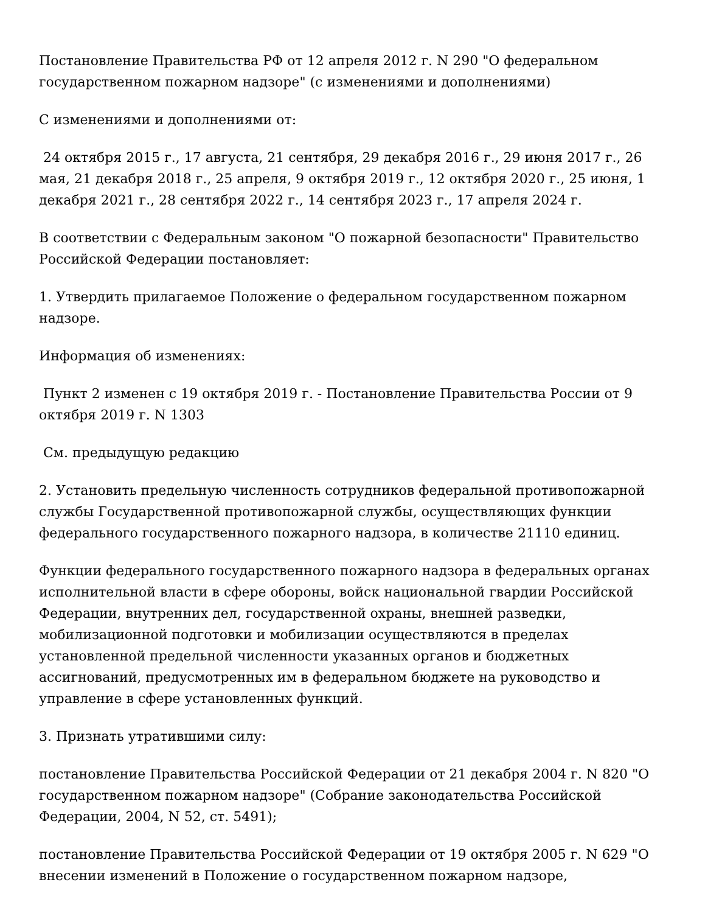Постановление Правительства РФ от 12 апреля 2012 г. N 290 "О федеральном государственном пожарном надзоре" (с изменениями и дополнениями)
С изменениями и дополнениями от:
24 октября 2015 г., 17 августа, 21 сентября, 29 декабря 2016 г., 29 июня 2017 г., 26 мая, 21 декабря 2018 г., 25 апреля, 9 октября 2019 г., 12 октября 2020 г., 25 июня, 1 декабря 2021 г., 28 сентября 2022 г., 14 сентября 2023 г., 17 апреля 2024 г.
В соответствии с Федеральным законом "О пожарной безопасности" Правительство Российской Федерации постановляет:
1. Утвердить прилагаемое Положение о федеральном государственном пожарном надзоре.
Информация об изменениях:
Пункт 2 изменен с 19 октября 2019 г. - Постановление Правительства России от 9 октября 2019 г. N 1303
См. предыдущую редакцию
2. Установить предельную численность сотрудников федеральной противопожарной службы Государственной противопожарной службы, осуществляющих функции федерального государственного пожарного надзора, в количестве 21110 единиц.
Функции федерального государственного пожарного надзора в федеральных органах исполнительной власти в сфере обороны, войск национальной гвардии Российской Федерации, внутренних дел, государственной охраны, внешней разведки, мобилизационной подготовки и мобилизации осуществляются в пределах установленной предельной численности указанных органов и бюджетных ассигнований, предусмотренных им в федеральном бюджете на руководство и управление в сфере установленных функций.
3. Признать утратившими силу:
постановление Правительства Российской Федерации от 21 декабря 2004 г. N 820 "О государственном пожарном надзоре" (Собрание законодательства Российской Федерации, 2004, N 52, ст. 5491);
постановление Правительства Российской Федерации от 19 октября 2005 г. N 629 "О внесении изменений в Положение о государственном пожарном надзоре,